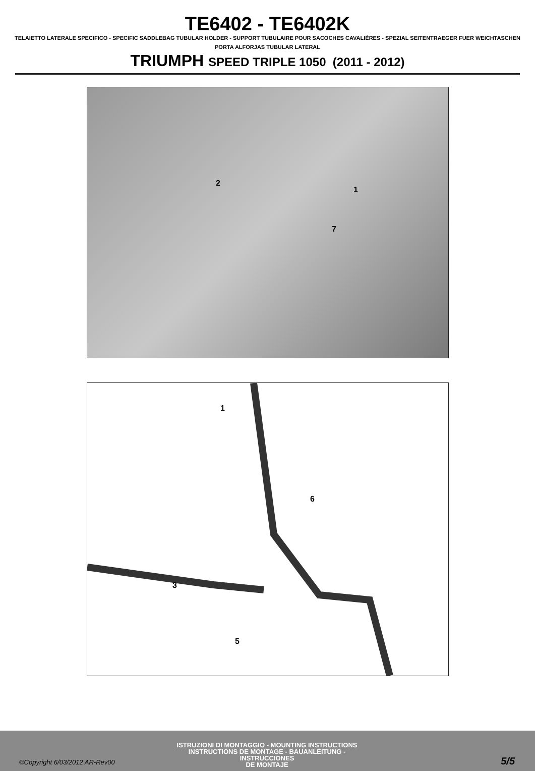TE6402 - TE6402K
TELAIETTO LATERALE SPECIFICO - SPECIFIC SADDLEBAG TUBULAR HOLDER - SUPPORT TUBULAIRE POUR SACOCHES CAVALIÈRES - SPEZIAL SEITENTRAEGER FUER WEICHTASCHEN
PORTA ALFORJAS TUBULAR LATERAL
TRIUMPH SPEED TRIPLE 1050 (2011 - 2012)
2
1
7
1
6
3
5
©Copyright 6/03/2012 AR-Rev00
ISTRUZIONI DI MONTAGGIO - MOUNTING INSTRUCTIONS
INSTRUCTIONS DE MONTAGE - BAUANLEITUNG - INSTRUCCIONES
DE MONTAJE
5/5